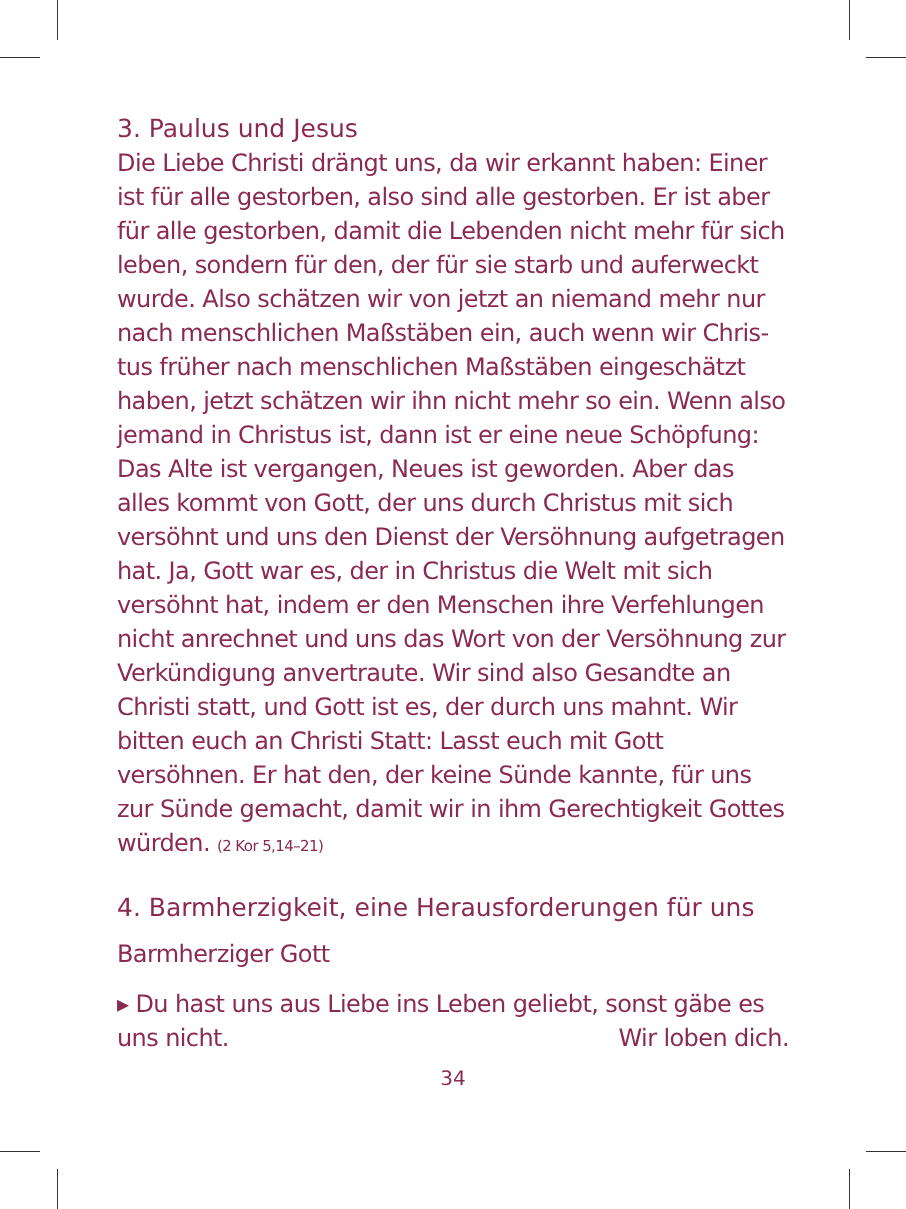3. Paulus und Jesus
Die Liebe Christi drängt uns, da wir erkannt haben: Einer ist für alle gestorben, also sind alle gestorben. Er ist aber für alle gestorben, damit die Lebenden nicht mehr für sich leben, sondern für den, der für sie starb und auferweckt wurde. Also schätzen wir von jetzt an niemand mehr nur nach menschlichen Maßstäben ein, auch wenn wir Chris­tus früher nach menschlichen Maßstäben eingeschätzt haben, jetzt schätzen wir ihn nicht mehr so ein. Wenn also jemand in Christus ist, dann ist er eine neue Schöpfung: Das Alte ist vergangen, Neues ist geworden. Aber das alles kommt von Gott, der uns durch Christus mit sich versöhnt und uns den Dienst der Versöhnung aufgetragen hat. Ja, Gott war es, der in Christus die Welt mit sich versöhnt hat, indem er den Menschen ihre Verfehlungen nicht anrechnet und uns das Wort von der Versöhnung zur Verkündigung anvertraute. Wir sind also Gesandte an Christi statt, und Gott ist es, der durch uns mahnt. Wir bitten euch an Christi Statt: Lasst euch mit Gott versöhnen. Er hat den, der keine Sünde kannte, für uns zur Sünde gemacht, damit wir in ihm Gerechtigkeit Gottes würden. (2 Kor 5,14–21)
4. Barmherzigkeit, eine Herausforderungen für uns
Barmherziger Gott
▸ Du hast uns aus Liebe ins Leben geliebt, sonst gäbe es uns nicht. Wir loben dich.
34